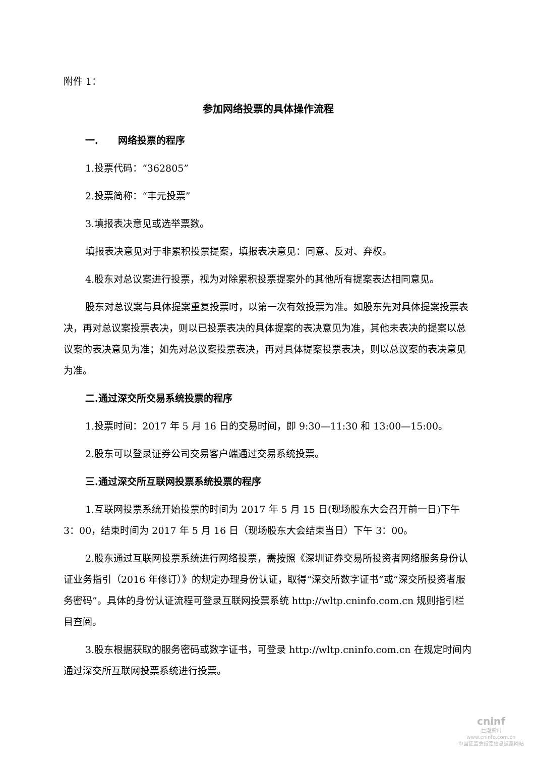附件 1：
参加网络投票的具体操作流程
一. 网络投票的程序
1.投票代码：“362805”
2.投票简称：“丰元投票”
3.填报表决意见或选举票数。
填报表决意见对于非累积投票提案，填报表决意见：同意、反对、弃权。
4.股东对总议案进行投票，视为对除累积投票提案外的其他所有提案表达相同意见。
股东对总议案与具体提案重复投票时，以第一次有效投票为准。如股东先对具体提案投票表决，再对总议案投票表决，则以已投票表决的具体提案的表决意见为准，其他未表决的提案以总议案的表决意见为准；如先对总议案投票表决，再对具体提案投票表决，则以总议案的表决意见为准。
二.通过深交所交易系统投票的程序
1.投票时间：2017 年 5 月 16 日的交易时间，即 9:30—11:30 和 13:00—15:00。
2.股东可以登录证券公司交易客户端通过交易系统投票。
三.通过深交所互联网投票系统投票的程序
1.互联网投票系统开始投票的时间为 2017 年 5 月 15 日(现场股东大会召开前一日)下午 3：00，结束时间为 2017 年 5 月 16 日（现场股东大会结束当日）下午 3：00。
2.股东通过互联网投票系统进行网络投票，需按照《深圳证券交易所投资者网络服务身份认证业务指引（2016 年修订）》的规定办理身份认证，取得“深交所数字证书”或“深交所投资者服务密码”。具体的身份认证流程可登录互联网投票系统 http://wltp.cninfo.com.cn 规则指引栏目查阅。
3.股东根据获取的服务密码或数字证书，可登录 http://wltp.cninfo.com.cn 在规定时间内通过深交所互联网投票系统进行投票。
cninf
巨潮资讯
www.cninfo.com.cn
中国证监会指定信息披露网站